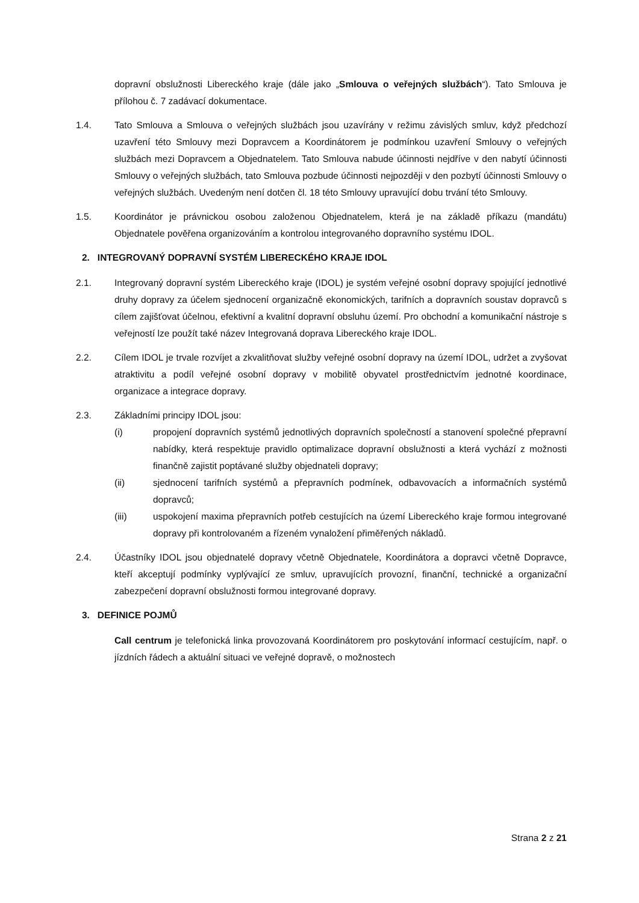dopravní obslužnosti Libereckého kraje (dále jako „Smlouva o veřejných službách“). Tato Smlouva je přílohou č. 7 zadávací dokumentace.
1.4. Tato Smlouva a Smlouva o veřejných službách jsou uzavírány v režimu závislých smluv, když předchozí uzavření této Smlouvy mezi Dopravcem a Koordinátorem je podmínkou uzavření Smlouvy o veřejných službách mezi Dopravcem a Objednatelem. Tato Smlouva nabude účinnosti nejdříve v den nabytí účinnosti Smlouvy o veřejných službách, tato Smlouva pozbude účinnosti nejpozději v den pozbytí účinnosti Smlouvy o veřejných službách. Uvedeným není dotčen čl. 18 této Smlouvy upravující dobu trvání této Smlouvy.
1.5. Koordinátor je právnickou osobou založenou Objednatelem, která je na základě příkazu (mandátu) Objednatele pověřena organizováním a kontrolou integrovaného dopravního systému IDOL.
2. INTEGROVANÝ DOPRAVNÍ SYSTÉM LIBERECKÉHO KRAJE IDOL
2.1. Integrovaný dopravní systém Libereckého kraje (IDOL) je systém veřejné osobní dopravy spojující jednotlivé druhy dopravy za účelem sjednocení organizačně ekonomických, tarifních a dopravních soustav dopravců s cílem zajišťovat účelnou, efektivní a kvalitní dopravní obsluhu území. Pro obchodní a komunikační nástroje s veřejností lze použít také název Integrovaná doprava Libereckého kraje IDOL.
2.2. Cílem IDOL je trvale rozvíjet a zkvalitňovat služby veřejné osobní dopravy na území IDOL, udržet a zvyšovat atraktivitu a podíl veřejné osobní dopravy v mobilitě obyvatel prostřednictvím jednotné koordinace, organizace a integrace dopravy.
2.3. Základními principy IDOL jsou:
(i) propojení dopravních systémů jednotlivých dopravních společností a stanovení společné přepravní nabídky, která respektuje pravidlo optimalizace dopravní obslužnosti a která vychází z možnosti finančně zajistit poptávané služby objednateli dopravy;
(ii) sjednocení tarifních systémů a přepravních podmínek, odbavovacích a informačních systémů dopravců;
(iii) uspokojení maxima přepravních potřeb cestujících na území Libereckého kraje formou integrované dopravy při kontrolovaném a řízeném vynaložení přiměřených nákladů.
2.4. Účastníky IDOL jsou objednatelé dopravy včetně Objednatele, Koordinátora a dopravci včetně Dopravce, kteří akceptují podmínky vyplývající ze smluv, upravujících provozní, finanční, technické a organizační zabezpečení dopravní obslužnosti formou integrované dopravy.
3. DEFINICE POJMŮ
Call centrum je telefonická linka provozovaná Koordinátorem pro poskytování informací cestujícím, např. o jízdních řádech a aktuální situaci ve veřejné dopravě, o možnostech
Strana 2 z 21